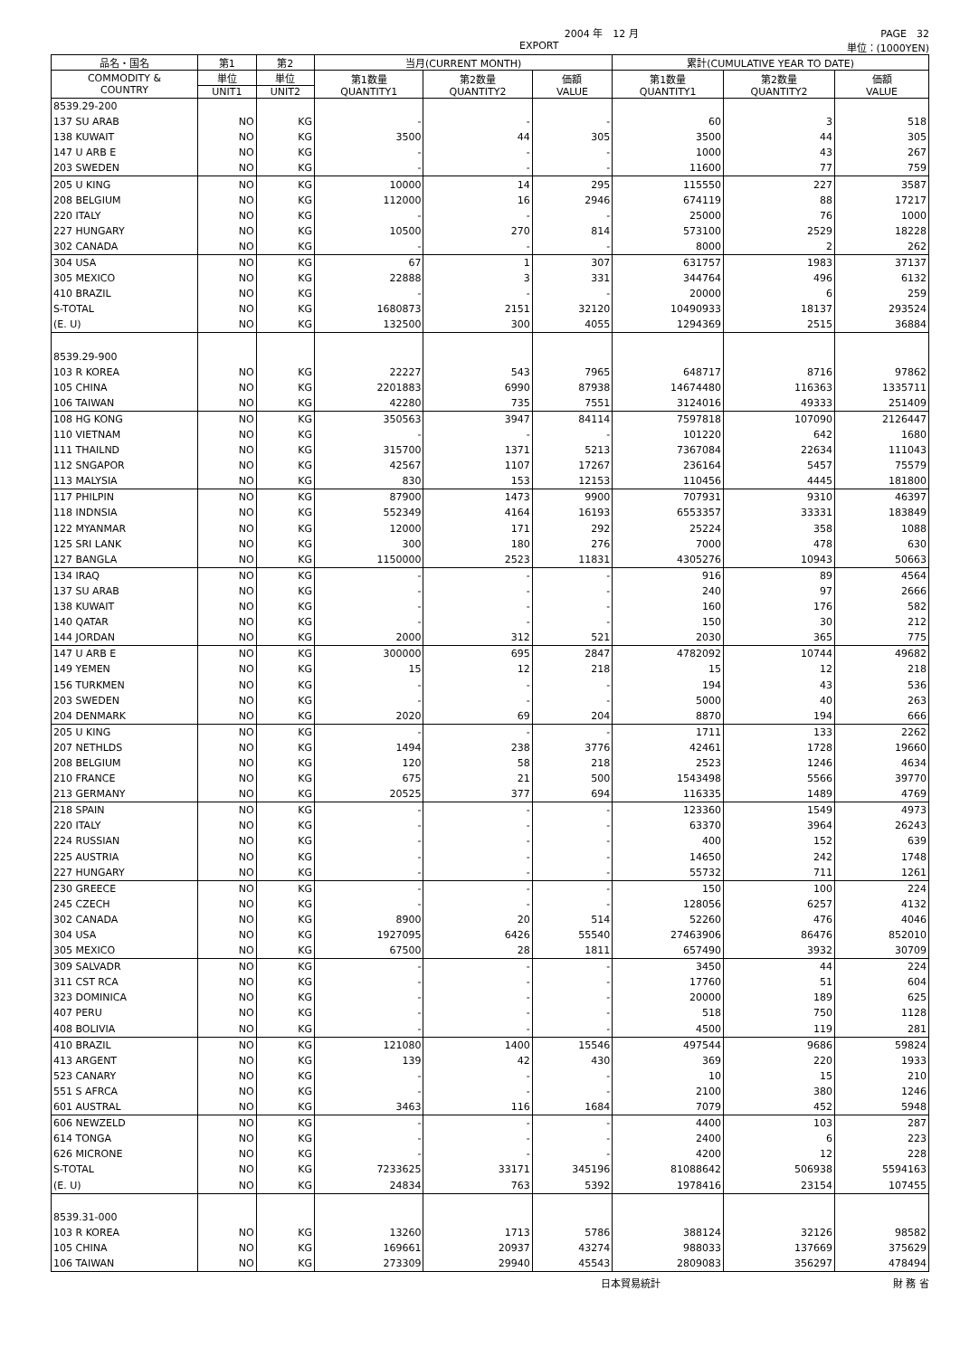2004 年　12 月 PAGE　32
EXPORT 単位：(1000YEN)
| 品名・国名 | 第1 | 第2 | 当月(CURRENT MONTH) | | | 累計(CUMULATIVE YEAR TO DATE) | | |
| --- | --- | --- | --- | --- | --- | --- | --- | --- |
| COMMODITY & COUNTRY | 単位 | 単位 | 第1数量 QUANTITY1 | 第2数量 QUANTITY2 | 価額 VALUE | 第1数量 QUANTITY1 | 第2数量 QUANTITY2 | 価額 VALUE |
| | UNIT1 | UNIT2 | | | | | | |
| 8539.29-200 | | | | | | | | |
| 137 SU ARAB | NO | KG | - | - | - | 60 | 3 | 518 |
| 138 KUWAIT | NO | KG | 3500 | 44 | 305 | 3500 | 44 | 305 |
| 147 U ARB E | NO | KG | - | - | - | 1000 | 43 | 267 |
| 203 SWEDEN | NO | KG | - | - | - | 11600 | 77 | 759 |
| 205 U KING | NO | KG | 10000 | 14 | 295 | 115550 | 227 | 3587 |
| 208 BELGIUM | NO | KG | 112000 | 16 | 2946 | 674119 | 88 | 17217 |
| 220 ITALY | NO | KG | - | - | - | 25000 | 76 | 1000 |
| 227 HUNGARY | NO | KG | 10500 | 270 | 814 | 573100 | 2529 | 18228 |
| 302 CANADA | NO | KG | - | - | - | 8000 | 2 | 262 |
| 304 USA | NO | KG | 67 | 1 | 307 | 631757 | 1983 | 37137 |
| 305 MEXICO | NO | KG | 22888 | 3 | 331 | 344764 | 496 | 6132 |
| 410 BRAZIL | NO | KG | - | - | - | 20000 | 6 | 259 |
| S-TOTAL | NO | KG | 1680873 | 2151 | 32120 | 10490933 | 18137 | 293524 |
| (E. U) | NO | KG | 132500 | 300 | 4055 | 1294369 | 2515 | 36884 |
| 8539.29-900 | | | | | | | | |
| 103 R KOREA | NO | KG | 22227 | 543 | 7965 | 648717 | 8716 | 97862 |
| 105 CHINA | NO | KG | 2201883 | 6990 | 87938 | 14674480 | 116363 | 1335711 |
| 106 TAIWAN | NO | KG | 42280 | 735 | 7551 | 3124016 | 49333 | 251409 |
| 108 HG KONG | NO | KG | 350563 | 3947 | 84114 | 7597818 | 107090 | 2126447 |
| 110 VIETNAM | NO | KG | - | - | - | 101220 | 642 | 1680 |
| 111 THAILND | NO | KG | 315700 | 1371 | 5213 | 7367084 | 22634 | 111043 |
| 112 SNGAPOR | NO | KG | 42567 | 1107 | 17267 | 236164 | 5457 | 75579 |
| 113 MALYSIA | NO | KG | 830 | 153 | 12153 | 110456 | 4445 | 181800 |
| 117 PHILPIN | NO | KG | 87900 | 1473 | 9900 | 707931 | 9310 | 46397 |
| 118 INDNSIA | NO | KG | 552349 | 4164 | 16193 | 6553357 | 33331 | 183849 |
| 122 MYANMAR | NO | KG | 12000 | 171 | 292 | 25224 | 358 | 1088 |
| 125 SRI LANK | NO | KG | 300 | 180 | 276 | 7000 | 478 | 630 |
| 127 BANGLA | NO | KG | 1150000 | 2523 | 11831 | 4305276 | 10943 | 50663 |
| 134 IRAQ | NO | KG | - | - | - | 916 | 89 | 4564 |
| 137 SU ARAB | NO | KG | - | - | - | 240 | 97 | 2666 |
| 138 KUWAIT | NO | KG | - | - | - | 160 | 176 | 582 |
| 140 QATAR | NO | KG | - | - | - | 150 | 30 | 212 |
| 144 JORDAN | NO | KG | 2000 | 312 | 521 | 2030 | 365 | 775 |
| 147 U ARB E | NO | KG | 300000 | 695 | 2847 | 4782092 | 10744 | 49682 |
| 149 YEMEN | NO | KG | 15 | 12 | 218 | 15 | 12 | 218 |
| 156 TURKMEN | NO | KG | - | - | - | 194 | 43 | 536 |
| 203 SWEDEN | NO | KG | - | - | - | 5000 | 40 | 263 |
| 204 DENMARK | NO | KG | 2020 | 69 | 204 | 8870 | 194 | 666 |
| 205 U KING | NO | KG | - | - | - | 1711 | 133 | 2262 |
| 207 NETHLDS | NO | KG | 1494 | 238 | 3776 | 42461 | 1728 | 19660 |
| 208 BELGIUM | NO | KG | 120 | 58 | 218 | 2523 | 1246 | 4634 |
| 210 FRANCE | NO | KG | 675 | 21 | 500 | 1543498 | 5566 | 39770 |
| 213 GERMANY | NO | KG | 20525 | 377 | 694 | 116335 | 1489 | 4769 |
| 218 SPAIN | NO | KG | - | - | - | 123360 | 1549 | 4973 |
| 220 ITALY | NO | KG | - | - | - | 63370 | 3964 | 26243 |
| 224 RUSSIAN | NO | KG | - | - | - | 400 | 152 | 639 |
| 225 AUSTRIA | NO | KG | - | - | - | 14650 | 242 | 1748 |
| 227 HUNGARY | NO | KG | - | - | - | 55732 | 711 | 1261 |
| 230 GREECE | NO | KG | - | - | - | 150 | 100 | 224 |
| 245 CZECH | NO | KG | - | - | - | 128056 | 6257 | 4132 |
| 302 CANADA | NO | KG | 8900 | 20 | 514 | 52260 | 476 | 4046 |
| 304 USA | NO | KG | 1927095 | 6426 | 55540 | 27463906 | 86476 | 852010 |
| 305 MEXICO | NO | KG | 67500 | 28 | 1811 | 657490 | 3932 | 30709 |
| 309 SALVADR | NO | KG | - | - | - | 3450 | 44 | 224 |
| 311 CST RCA | NO | KG | - | - | - | 17760 | 51 | 604 |
| 323 DOMINICA | NO | KG | - | - | - | 20000 | 189 | 625 |
| 407 PERU | NO | KG | - | - | - | 518 | 750 | 1128 |
| 408 BOLIVIA | NO | KG | - | - | - | 4500 | 119 | 281 |
| 410 BRAZIL | NO | KG | 121080 | 1400 | 15546 | 497544 | 9686 | 59824 |
| 413 ARGENT | NO | KG | 139 | 42 | 430 | 369 | 220 | 1933 |
| 523 CANARY | NO | KG | - | - | - | 10 | 15 | 210 |
| 551 S AFRCA | NO | KG | - | - | - | 2100 | 380 | 1246 |
| 601 AUSTRAL | NO | KG | 3463 | 116 | 1684 | 7079 | 452 | 5948 |
| 606 NEWZELD | NO | KG | - | - | - | 4400 | 103 | 287 |
| 614 TONGA | NO | KG | - | - | - | 2400 | 6 | 223 |
| 626 MICRONE | NO | KG | - | - | - | 4200 | 12 | 228 |
| S-TOTAL | NO | KG | 7233625 | 33171 | 345196 | 81088642 | 506938 | 5594163 |
| (E. U) | NO | KG | 24834 | 763 | 5392 | 1978416 | 23154 | 107455 |
| 8539.31-000 | | | | | | | | |
| 103 R KOREA | NO | KG | 13260 | 1713 | 5786 | 388124 | 32126 | 98582 |
| 105 CHINA | NO | KG | 169661 | 20937 | 43274 | 988033 | 137669 | 375629 |
| 106 TAIWAN | NO | KG | 273309 | 29940 | 45543 | 2809083 | 356297 | 478494 |
日本貿易統計 財 務 省